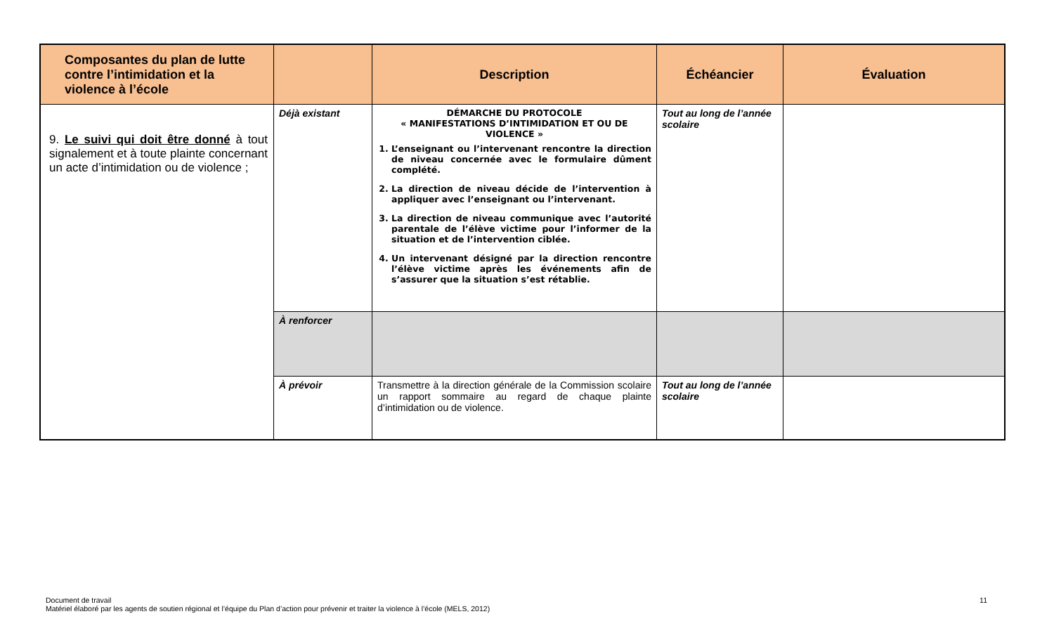| Composantes du plan de lutte contre l’intimidation et la violence à l’école | | Description | Échéancier | Évaluation |
| --- | --- | --- | --- | --- |
| 9. Le suivi qui doit être donné à tout signalement et à toute plainte concernant un acte d’intimidation ou de violence ; | Déjà existant | DÉMARCHE DU PROTOCOLE « MANIFESTATIONS D’INTIMIDATION ET OU DE VIOLENCE » 1. L’enseignant ou l’intervenant rencontre la direction de niveau concernée avec le formulaire dûment complété. 2. La direction de niveau décide de l’intervention à appliquer avec l’enseignant ou l’intervenant. 3. La direction de niveau communique avec l’autorité parentale de l’élève victime pour l’informer de la situation et de l’intervention ciblée. 4. Un intervenant désigné par la direction rencontre l’élève victime après les événements afin de s’assurer que la situation s’est rétablie. | Tout au long de l’année scolaire | |
| | À renforcer | | | |
| | À prévoir | Transmettre à la direction générale de la Commission scolaire un rapport sommaire au regard de chaque plainte d’intimidation ou de violence. | Tout au long de l’année scolaire | |
Document de travail 11
Matériel élaboré par les agents de soutien régional et l’équipe du Plan d’action pour prévenir et traiter la violence à l’école (MELS, 2012)